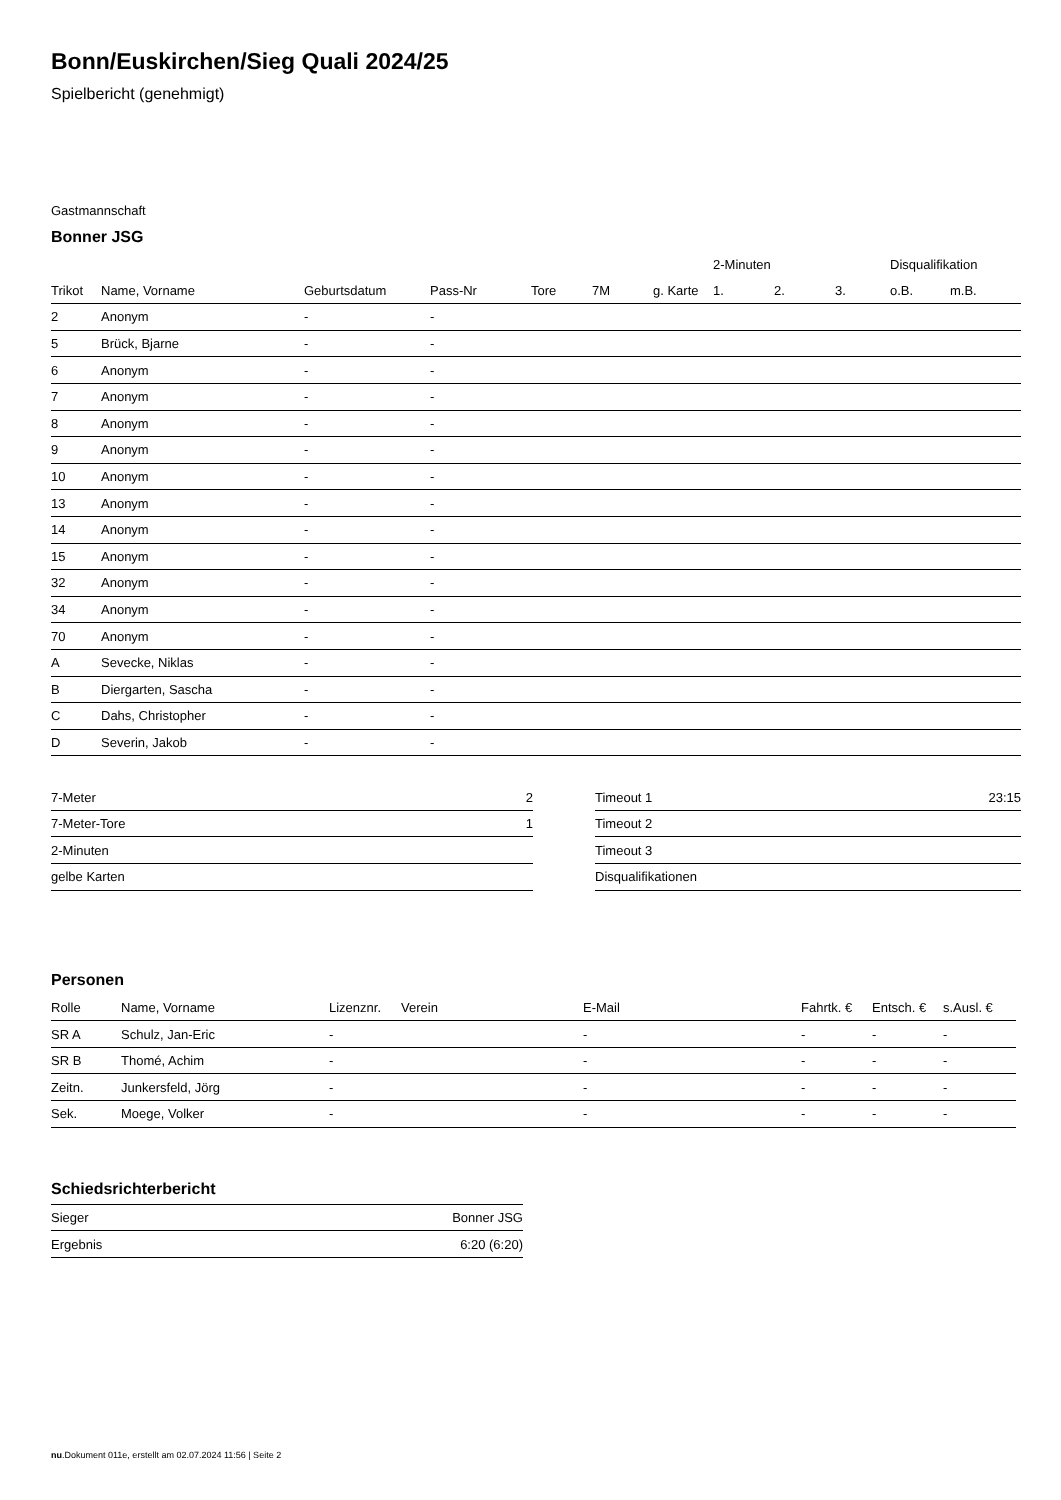Bonn/Euskirchen/Sieg Quali 2024/25
Spielbericht (genehmigt)
Gastmannschaft
Bonner JSG
| | | | | | | | 2-Minuten | | | Disqualifikation | |
| --- | --- | --- | --- | --- | --- | --- | --- | --- | --- | --- | --- |
| Trikot | Name, Vorname | Geburtsdatum | Pass-Nr | Tore | 7M | g. Karte | 1. | 2. | 3. | o.B. | m.B. |
| 2 | Anonym | - | - | | | | | | | | |
| 5 | Brück, Bjarne | - | - | | | | | | | | |
| 6 | Anonym | - | - | | | | | | | | |
| 7 | Anonym | - | - | | | | | | | | |
| 8 | Anonym | - | - | | | | | | | | |
| 9 | Anonym | - | - | | | | | | | | |
| 10 | Anonym | - | - | | | | | | | | |
| 13 | Anonym | - | - | | | | | | | | |
| 14 | Anonym | - | - | | | | | | | | |
| 15 | Anonym | - | - | | | | | | | | |
| 32 | Anonym | - | - | | | | | | | | |
| 34 | Anonym | - | - | | | | | | | | |
| 70 | Anonym | - | - | | | | | | | | |
| A | Sevecke, Niklas | - | - | | | | | | | | |
| B | Diergarten, Sascha | - | - | | | | | | | | |
| C | Dahs, Christopher | - | - | | | | | | | | |
| D | Severin, Jakob | - | - | | | | | | | | |
| 7-Meter | 2 |
| 7-Meter-Tore | 1 |
| 2-Minuten | |
| gelbe Karten | |
| Timeout 1 | 23:15 |
| Timeout 2 | |
| Timeout 3 | |
| Disqualifikationen | |
Personen
| Rolle | Name, Vorname | Lizenznr. | Verein | E-Mail | Fahrtk. € | Entsch. € | s.Ausl. € |
| --- | --- | --- | --- | --- | --- | --- | --- |
| SR A | Schulz, Jan-Eric | - | | - | - | - | - |
| SR B | Thomé, Achim | - | | - | - | - | - |
| Zeitn. | Junkersfeld, Jörg | - | | - | - | - | - |
| Sek. | Moege, Volker | - | | - | - | - | - |
Schiedsrichterbericht
| Sieger | Bonner JSG |
| Ergebnis | 6:20 (6:20) |
nu.Dokument 011e, erstellt am 02.07.2024 11:56 | Seite 2